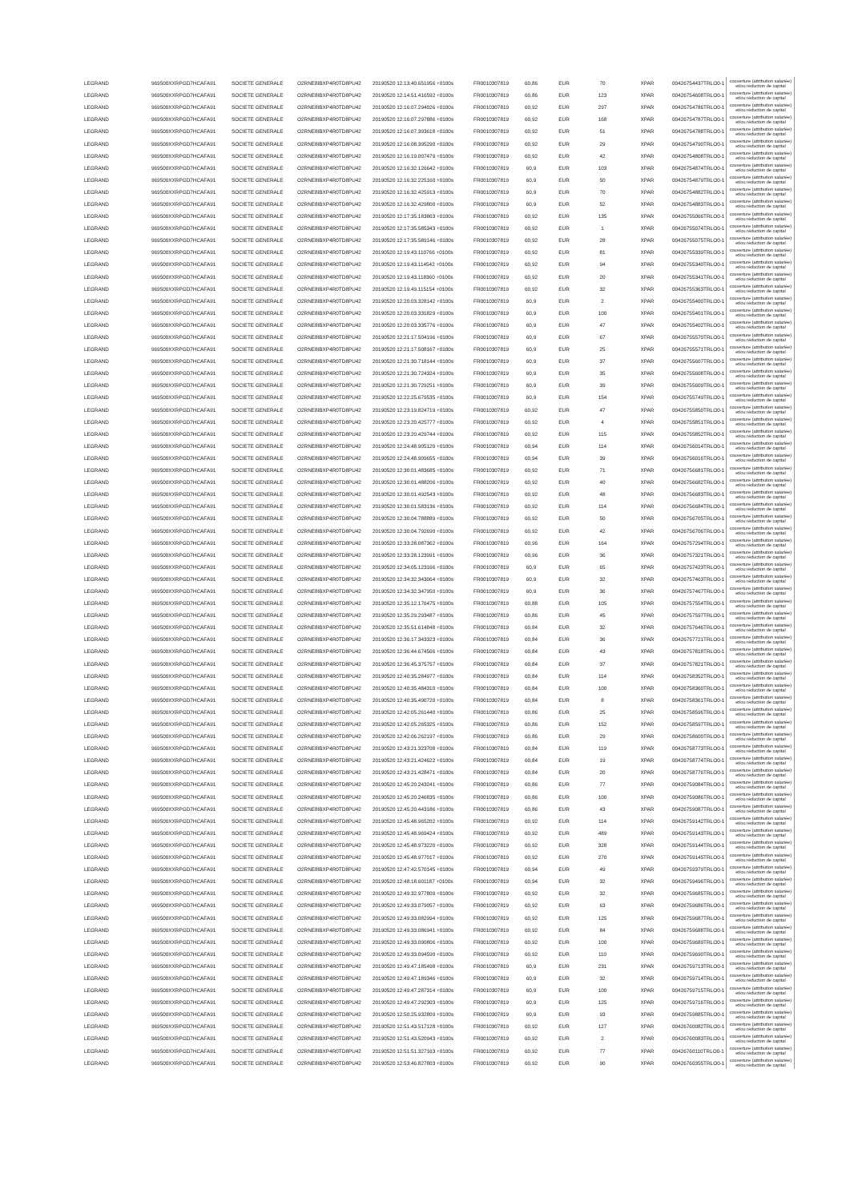| LEGRAND | 969500XXRPGD7HCAFA91 | SOCIETE GENERALE | O2RNE8IBXP4R0TD8PU42 | 20190520 12:13:40.651956 +0100s | FR0010307819 | 60,86 | EUR | 70 | XPAR | 00426754437TRLO0-1 | couverture (attribution salariée) et/ou réduction de capital |
| LEGRAND | 969500XXRPGD7HCAFA91 | SOCIETE GENERALE | O2RNE8IBXP4R0TD8PU42 | 20190520 12:14:51.416592 +0100s | FR0010307819 | 60,86 | EUR | 123 | XPAR | 00426754608TRLO0-1 | couverture (attribution salariée) et/ou réduction de capital |
| LEGRAND | 969500XXRPGD7HCAFA91 | SOCIETE GENERALE | O2RNE8IBXP4R0TD8PU42 | 20190520 12:16:07.294026 +0100s | FR0010307819 | 60,92 | EUR | 297 | XPAR | 00426754786TRLO0-1 | couverture (attribution salariée) et/ou réduction de capital |
| LEGRAND | 969500XXRPGD7HCAFA91 | SOCIETE GENERALE | O2RNE8IBXP4R0TD8PU42 | 20190520 12:16:07.297886 +0100s | FR0010307819 | 60,92 | EUR | 168 | XPAR | 00426754787TRLO0-1 | couverture (attribution salariée) et/ou réduction de capital |
| LEGRAND | 969500XXRPGD7HCAFA91 | SOCIETE GENERALE | O2RNE8IBXP4R0TD8PU42 | 20190520 12:16:07.393618 +0100s | FR0010307819 | 60,92 | EUR | 51 | XPAR | 00426754788TRLO0-1 | couverture (attribution salariée) et/ou réduction de capital |
| LEGRAND | 969500XXRPGD7HCAFA91 | SOCIETE GENERALE | O2RNE8IBXP4R0TD8PU42 | 20190520 12:16:08.395290 +0100s | FR0010307819 | 60,92 | EUR | 29 | XPAR | 00426754790TRLO0-1 | couverture (attribution salariée) et/ou réduction de capital |
| LEGRAND | 969500XXRPGD7HCAFA91 | SOCIETE GENERALE | O2RNE8IBXP4R0TD8PU42 | 20190520 12:16:19.007479 +0100s | FR0010307819 | 60,92 | EUR | 42 | XPAR | 00426754808TRLO0-1 | couverture (attribution salariée) et/ou réduction de capital |
| LEGRAND | 969500XXRPGD7HCAFA91 | SOCIETE GENERALE | O2RNE8IBXP4R0TD8PU42 | 20190520 12:16:32.126642 +0100s | FR0010307819 | 60,9 | EUR | 103 | XPAR | 00426754874TRLO0-1 | couverture (attribution salariée) et/ou réduction de capital |
| LEGRAND | 969500XXRPGD7HCAFA91 | SOCIETE GENERALE | O2RNE8IBXP4R0TD8PU42 | 20190520 12:16:32.225160 +0100s | FR0010307819 | 60,9 | EUR | 50 | XPAR | 00426754879TRLO0-1 | couverture (attribution salariée) et/ou réduction de capital |
| LEGRAND | 969500XXRPGD7HCAFA91 | SOCIETE GENERALE | O2RNE8IBXP4R0TD8PU42 | 20190520 12:16:32.425913 +0100s | FR0010307819 | 60,9 | EUR | 70 | XPAR | 00426754882TRLO0-1 | couverture (attribution salariée) et/ou réduction de capital |
| LEGRAND | 969500XXRPGD7HCAFA91 | SOCIETE GENERALE | O2RNE8IBXP4R0TD8PU42 | 20190520 12:16:32.429800 +0100s | FR0010307819 | 60,9 | EUR | 52 | XPAR | 00426754883TRLO0-1 | couverture (attribution salariée) et/ou réduction de capital |
| LEGRAND | 969500XXRPGD7HCAFA91 | SOCIETE GENERALE | O2RNE8IBXP4R0TD8PU42 | 20190520 12:17:35.183863 +0100s | FR0010307819 | 60,92 | EUR | 135 | XPAR | 00426755066TRLO0-1 | couverture (attribution salariée) et/ou réduction de capital |
| LEGRAND | 969500XXRPGD7HCAFA91 | SOCIETE GENERALE | O2RNE8IBXP4R0TD8PU42 | 20190520 12:17:35.585343 +0100s | FR0010307819 | 60,92 | EUR | 1 | XPAR | 00426755074TRLO0-1 | couverture (attribution salariée) et/ou réduction de capital |
| LEGRAND | 969500XXRPGD7HCAFA91 | SOCIETE GENERALE | O2RNE8IBXP4R0TD8PU42 | 20190520 12:17:35.589146 +0100s | FR0010307819 | 60,92 | EUR | 28 | XPAR | 00426755075TRLO0-1 | couverture (attribution salariée) et/ou réduction de capital |
| LEGRAND | 969500XXRPGD7HCAFA91 | SOCIETE GENERALE | O2RNE8IBXP4R0TD8PU42 | 20190520 12:19:43.110766 +0100s | FR0010307819 | 60,92 | EUR | 81 | XPAR | 00426755339TRLO0-1 | couverture (attribution salariée) et/ou réduction de capital |
| LEGRAND | 969500XXRPGD7HCAFA91 | SOCIETE GENERALE | O2RNE8IBXP4R0TD8PU42 | 20190520 12:19:43.114542 +0100s | FR0010307819 | 60,92 | EUR | 94 | XPAR | 00426755340TRLO0-1 | couverture (attribution salariée) et/ou réduction de capital |
| LEGRAND | 969500XXRPGD7HCAFA91 | SOCIETE GENERALE | O2RNE8IBXP4R0TD8PU42 | 20190520 12:19:43.118360 +0100s | FR0010307819 | 60,92 | EUR | 20 | XPAR | 00426755341TRLO0-1 | couverture (attribution salariée) et/ou réduction de capital |
| LEGRAND | 969500XXRPGD7HCAFA91 | SOCIETE GENERALE | O2RNE8IBXP4R0TD8PU42 | 20190520 12:19:49.115154 +0100s | FR0010307819 | 60,92 | EUR | 32 | XPAR | 00426755363TRLO0-1 | couverture (attribution salariée) et/ou réduction de capital |
| LEGRAND | 969500XXRPGD7HCAFA91 | SOCIETE GENERALE | O2RNE8IBXP4R0TD8PU42 | 20190520 12:20:03.328142 +0100s | FR0010307819 | 60,9 | EUR | 2 | XPAR | 00426755400TRLO0-1 | couverture (attribution salariée) et/ou réduction de capital |
| LEGRAND | 969500XXRPGD7HCAFA91 | SOCIETE GENERALE | O2RNE8IBXP4R0TD8PU42 | 20190520 12:20:03.331829 +0100s | FR0010307819 | 60,9 | EUR | 100 | XPAR | 00426755401TRLO0-1 | couverture (attribution salariée) et/ou réduction de capital |
| LEGRAND | 969500XXRPGD7HCAFA91 | SOCIETE GENERALE | O2RNE8IBXP4R0TD8PU42 | 20190520 12:20:03.335776 +0100s | FR0010307819 | 60,9 | EUR | 47 | XPAR | 00426755402TRLO0-1 | couverture (attribution salariée) et/ou réduction de capital |
| LEGRAND | 969500XXRPGD7HCAFA91 | SOCIETE GENERALE | O2RNE8IBXP4R0TD8PU42 | 20190520 12:21:17.504196 +0100s | FR0010307819 | 60,9 | EUR | 67 | XPAR | 00426755570TRLO0-1 | couverture (attribution salariée) et/ou réduction de capital |
| LEGRAND | 969500XXRPGD7HCAFA91 | SOCIETE GENERALE | O2RNE8IBXP4R0TD8PU42 | 20190520 12:21:17.508167 +0100s | FR0010307819 | 60,9 | EUR | 25 | XPAR | 00426755571TRLO0-1 | couverture (attribution salariée) et/ou réduction de capital |
| LEGRAND | 969500XXRPGD7HCAFA91 | SOCIETE GENERALE | O2RNE8IBXP4R0TD8PU42 | 20190520 12:21:30.718144 +0100s | FR0010307819 | 60,9 | EUR | 37 | XPAR | 00426755607TRLO0-1 | couverture (attribution salariée) et/ou réduction de capital |
| LEGRAND | 969500XXRPGD7HCAFA91 | SOCIETE GENERALE | O2RNE8IBXP4R0TD8PU42 | 20190520 12:21:30.724324 +0100s | FR0010307819 | 60,9 | EUR | 35 | XPAR | 00426755608TRLO0-1 | couverture (attribution salariée) et/ou réduction de capital |
| LEGRAND | 969500XXRPGD7HCAFA91 | SOCIETE GENERALE | O2RNE8IBXP4R0TD8PU42 | 20190520 12:21:30.729251 +0100s | FR0010307819 | 60,9 | EUR | 39 | XPAR | 00426755609TRLO0-1 | couverture (attribution salariée) et/ou réduction de capital |
| LEGRAND | 969500XXRPGD7HCAFA91 | SOCIETE GENERALE | O2RNE8IBXP4R0TD8PU42 | 20190520 12:22:25.679535 +0100s | FR0010307819 | 60,9 | EUR | 154 | XPAR | 00426755749TRLO0-1 | couverture (attribution salariée) et/ou réduction de capital |
| LEGRAND | 969500XXRPGD7HCAFA91 | SOCIETE GENERALE | O2RNE8IBXP4R0TD8PU42 | 20190520 12:23:19.824719 +0100s | FR0010307819 | 60,92 | EUR | 47 | XPAR | 00426755850TRLO0-1 | couverture (attribution salariée) et/ou réduction de capital |
| LEGRAND | 969500XXRPGD7HCAFA91 | SOCIETE GENERALE | O2RNE8IBXP4R0TD8PU42 | 20190520 12:23:20.425777 +0100s | FR0010307819 | 60,92 | EUR | 4 | XPAR | 00426755851TRLO0-1 | couverture (attribution salariée) et/ou réduction de capital |
| LEGRAND | 969500XXRPGD7HCAFA91 | SOCIETE GENERALE | O2RNE8IBXP4R0TD8PU42 | 20190520 12:23:20.429744 +0100s | FR0010307819 | 60,92 | EUR | 115 | XPAR | 00426755852TRLO0-1 | couverture (attribution salariée) et/ou réduction de capital |
| LEGRAND | 969500XXRPGD7HCAFA91 | SOCIETE GENERALE | O2RNE8IBXP4R0TD8PU42 | 20190520 12:24:48.905120 +0100s | FR0010307819 | 60,94 | EUR | 114 | XPAR | 00426756014TRLO0-1 | couverture (attribution salariée) et/ou réduction de capital |
| LEGRAND | 969500XXRPGD7HCAFA91 | SOCIETE GENERALE | O2RNE8IBXP4R0TD8PU42 | 20190520 12:24:48.909655 +0100s | FR0010307819 | 60,94 | EUR | 39 | XPAR | 00426756016TRLO0-1 | couverture (attribution salariée) et/ou réduction de capital |
| LEGRAND | 969500XXRPGD7HCAFA91 | SOCIETE GENERALE | O2RNE8IBXP4R0TD8PU42 | 20190520 12:30:01.483685 +0100s | FR0010307819 | 60,92 | EUR | 71 | XPAR | 00426756681TRLO0-1 | couverture (attribution salariée) et/ou réduction de capital |
| LEGRAND | 969500XXRPGD7HCAFA91 | SOCIETE GENERALE | O2RNE8IBXP4R0TD8PU42 | 20190520 12:30:01.488206 +0100s | FR0010307819 | 60,92 | EUR | 40 | XPAR | 00426756682TRLO0-1 | couverture (attribution salariée) et/ou réduction de capital |
| LEGRAND | 969500XXRPGD7HCAFA91 | SOCIETE GENERALE | O2RNE8IBXP4R0TD8PU42 | 20190520 12:30:01.492543 +0100s | FR0010307819 | 60,92 | EUR | 48 | XPAR | 00426756683TRLO0-1 | couverture (attribution salariée) et/ou réduction de capital |
| LEGRAND | 969500XXRPGD7HCAFA91 | SOCIETE GENERALE | O2RNE8IBXP4R0TD8PU42 | 20190520 12:30:01.583136 +0100s | FR0010307819 | 60,92 | EUR | 114 | XPAR | 00426756684TRLO0-1 | couverture (attribution salariée) et/ou réduction de capital |
| LEGRAND | 969500XXRPGD7HCAFA91 | SOCIETE GENERALE | O2RNE8IBXP4R0TD8PU42 | 20190520 12:30:04.788889 +0100s | FR0010307819 | 60,92 | EUR | 50 | XPAR | 00426756705TRLO0-1 | couverture (attribution salariée) et/ou réduction de capital |
| LEGRAND | 969500XXRPGD7HCAFA91 | SOCIETE GENERALE | O2RNE8IBXP4R0TD8PU42 | 20190520 12:30:04.792690 +0100s | FR0010307819 | 60,92 | EUR | 42 | XPAR | 00426756706TRLO0-1 | couverture (attribution salariée) et/ou réduction de capital |
| LEGRAND | 969500XXRPGD7HCAFA91 | SOCIETE GENERALE | O2RNE8IBXP4R0TD8PU42 | 20190520 12:33:28.087362 +0100s | FR0010307819 | 60,96 | EUR | 164 | XPAR | 00426757294TRLO0-1 | couverture (attribution salariée) et/ou réduction de capital |
| LEGRAND | 969500XXRPGD7HCAFA91 | SOCIETE GENERALE | O2RNE8IBXP4R0TD8PU42 | 20190520 12:33:28.123991 +0100s | FR0010307819 | 60,96 | EUR | 36 | XPAR | 00426757321TRLO0-1 | couverture (attribution salariée) et/ou réduction de capital |
| LEGRAND | 969500XXRPGD7HCAFA91 | SOCIETE GENERALE | O2RNE8IBXP4R0TD8PU42 | 20190520 12:34:05.123166 +0100s | FR0010307819 | 60,9 | EUR | 65 | XPAR | 00426757423TRLO0-1 | couverture (attribution salariée) et/ou réduction de capital |
| LEGRAND | 969500XXRPGD7HCAFA91 | SOCIETE GENERALE | O2RNE8IBXP4R0TD8PU42 | 20190520 12:34:32.343064 +0100s | FR0010307819 | 60,9 | EUR | 32 | XPAR | 00426757463TRLO0-1 | couverture (attribution salariée) et/ou réduction de capital |
| LEGRAND | 969500XXRPGD7HCAFA91 | SOCIETE GENERALE | O2RNE8IBXP4R0TD8PU42 | 20190520 12:34:32.347950 +0100s | FR0010307819 | 60,9 | EUR | 36 | XPAR | 00426757467TRLO0-1 | couverture (attribution salariée) et/ou réduction de capital |
| LEGRAND | 969500XXRPGD7HCAFA91 | SOCIETE GENERALE | O2RNE8IBXP4R0TD8PU42 | 20190520 12:35:12.176475 +0100s | FR0010307819 | 60,88 | EUR | 105 | XPAR | 00426757554TRLO0-1 | couverture (attribution salariée) et/ou réduction de capital |
| LEGRAND | 969500XXRPGD7HCAFA91 | SOCIETE GENERALE | O2RNE8IBXP4R0TD8PU42 | 20190520 12:35:29.293487 +0100s | FR0010307819 | 60,86 | EUR | 45 | XPAR | 00426757597TRLO0-1 | couverture (attribution salariée) et/ou réduction de capital |
| LEGRAND | 969500XXRPGD7HCAFA91 | SOCIETE GENERALE | O2RNE8IBXP4R0TD8PU42 | 20190520 12:35:51.614848 +0100s | FR0010307819 | 60,84 | EUR | 32 | XPAR | 00426757646TRLO0-1 | couverture (attribution salariée) et/ou réduction de capital |
| LEGRAND | 969500XXRPGD7HCAFA91 | SOCIETE GENERALE | O2RNE8IBXP4R0TD8PU42 | 20190520 12:36:17.343323 +0100s | FR0010307819 | 60,84 | EUR | 36 | XPAR | 00426757721TRLO0-1 | couverture (attribution salariée) et/ou réduction de capital |
| LEGRAND | 969500XXRPGD7HCAFA91 | SOCIETE GENERALE | O2RNE8IBXP4R0TD8PU42 | 20190520 12:36:44.674566 +0100s | FR0010307819 | 60,84 | EUR | 43 | XPAR | 00426757818TRLO0-1 | couverture (attribution salariée) et/ou réduction de capital |
| LEGRAND | 969500XXRPGD7HCAFA91 | SOCIETE GENERALE | O2RNE8IBXP4R0TD8PU42 | 20190520 12:36:45.375757 +0100s | FR0010307819 | 60,84 | EUR | 37 | XPAR | 00426757821TRLO0-1 | couverture (attribution salariée) et/ou réduction de capital |
| LEGRAND | 969500XXRPGD7HCAFA91 | SOCIETE GENERALE | O2RNE8IBXP4R0TD8PU42 | 20190520 12:40:35.284977 +0100s | FR0010307819 | 60,84 | EUR | 114 | XPAR | 00426758352TRLO0-1 | couverture (attribution salariée) et/ou réduction de capital |
| LEGRAND | 969500XXRPGD7HCAFA91 | SOCIETE GENERALE | O2RNE8IBXP4R0TD8PU42 | 20190520 12:40:35.484310 +0100s | FR0010307819 | 60,84 | EUR | 100 | XPAR | 00426758360TRLO0-1 | couverture (attribution salariée) et/ou réduction de capital |
| LEGRAND | 969500XXRPGD7HCAFA91 | SOCIETE GENERALE | O2RNE8IBXP4R0TD8PU42 | 20190520 12:40:35.490720 +0100s | FR0010307819 | 60,84 | EUR | 8 | XPAR | 00426758361TRLO0-1 | couverture (attribution salariée) et/ou réduction de capital |
| LEGRAND | 969500XXRPGD7HCAFA91 | SOCIETE GENERALE | O2RNE8IBXP4R0TD8PU42 | 20190520 12:42:05.261440 +0100s | FR0010307819 | 60,86 | EUR | 25 | XPAR | 00426758596TRLO0-1 | couverture (attribution salariée) et/ou réduction de capital |
| LEGRAND | 969500XXRPGD7HCAFA91 | SOCIETE GENERALE | O2RNE8IBXP4R0TD8PU42 | 20190520 12:42:05.265325 +0100s | FR0010307819 | 60,86 | EUR | 152 | XPAR | 00426758597TRLO0-1 | couverture (attribution salariée) et/ou réduction de capital |
| LEGRAND | 969500XXRPGD7HCAFA91 | SOCIETE GENERALE | O2RNE8IBXP4R0TD8PU42 | 20190520 12:42:06.262197 +0100s | FR0010307819 | 60,86 | EUR | 29 | XPAR | 00426758600TRLO0-1 | couverture (attribution salariée) et/ou réduction de capital |
| LEGRAND | 969500XXRPGD7HCAFA91 | SOCIETE GENERALE | O2RNE8IBXP4R0TD8PU42 | 20190520 12:43:21.323708 +0100s | FR0010307819 | 60,84 | EUR | 119 | XPAR | 00426758773TRLO0-1 | couverture (attribution salariée) et/ou réduction de capital |
| LEGRAND | 969500XXRPGD7HCAFA91 | SOCIETE GENERALE | O2RNE8IBXP4R0TD8PU42 | 20190520 12:43:21.424622 +0100s | FR0010307819 | 60,84 | EUR | 19 | XPAR | 00426758774TRLO0-1 | couverture (attribution salariée) et/ou réduction de capital |
| LEGRAND | 969500XXRPGD7HCAFA91 | SOCIETE GENERALE | O2RNE8IBXP4R0TD8PU42 | 20190520 12:43:21.428471 +0100s | FR0010307819 | 60,84 | EUR | 20 | XPAR | 00426758776TRLO0-1 | couverture (attribution salariée) et/ou réduction de capital |
| LEGRAND | 969500XXRPGD7HCAFA91 | SOCIETE GENERALE | O2RNE8IBXP4R0TD8PU42 | 20190520 12:45:20.243241 +0100s | FR0010307819 | 60,86 | EUR | 77 | XPAR | 00426759084TRLO0-1 | couverture (attribution salariée) et/ou réduction de capital |
| LEGRAND | 969500XXRPGD7HCAFA91 | SOCIETE GENERALE | O2RNE8IBXP4R0TD8PU42 | 20190520 12:45:20.246835 +0100s | FR0010307819 | 60,86 | EUR | 100 | XPAR | 00426759086TRLO0-1 | couverture (attribution salariée) et/ou réduction de capital |
| LEGRAND | 969500XXRPGD7HCAFA91 | SOCIETE GENERALE | O2RNE8IBXP4R0TD8PU42 | 20190520 12:45:20.443186 +0100s | FR0010307819 | 60,86 | EUR | 43 | XPAR | 00426759087TRLO0-1 | couverture (attribution salariée) et/ou réduction de capital |
| LEGRAND | 969500XXRPGD7HCAFA91 | SOCIETE GENERALE | O2RNE8IBXP4R0TD8PU42 | 20190520 12:45:48.965202 +0100s | FR0010307819 | 60,92 | EUR | 114 | XPAR | 00426759142TRLO0-1 | couverture (attribution salariée) et/ou réduction de capital |
| LEGRAND | 969500XXRPGD7HCAFA91 | SOCIETE GENERALE | O2RNE8IBXP4R0TD8PU42 | 20190520 12:45:48.969424 +0100s | FR0010307819 | 60,92 | EUR | 489 | XPAR | 00426759143TRLO0-1 | couverture (attribution salariée) et/ou réduction de capital |
| LEGRAND | 969500XXRPGD7HCAFA91 | SOCIETE GENERALE | O2RNE8IBXP4R0TD8PU42 | 20190520 12:45:48.973220 +0100s | FR0010307819 | 60,92 | EUR | 328 | XPAR | 00426759144TRLO0-1 | couverture (attribution salariée) et/ou réduction de capital |
| LEGRAND | 969500XXRPGD7HCAFA91 | SOCIETE GENERALE | O2RNE8IBXP4R0TD8PU42 | 20190520 12:45:48.977017 +0100s | FR0010307819 | 60,92 | EUR | 270 | XPAR | 00426759145TRLO0-1 | couverture (attribution salariée) et/ou réduction de capital |
| LEGRAND | 969500XXRPGD7HCAFA91 | SOCIETE GENERALE | O2RNE8IBXP4R0TD8PU42 | 20190520 12:47:42.570145 +0100s | FR0010307819 | 60,94 | EUR | 49 | XPAR | 00426759379TRLO0-1 | couverture (attribution salariée) et/ou réduction de capital |
| LEGRAND | 969500XXRPGD7HCAFA91 | SOCIETE GENERALE | O2RNE8IBXP4R0TD8PU42 | 20190520 12:48:18.601187 +0100s | FR0010307819 | 60,94 | EUR | 32 | XPAR | 00426759496TRLO0-1 | couverture (attribution salariée) et/ou réduction de capital |
| LEGRAND | 969500XXRPGD7HCAFA91 | SOCIETE GENERALE | O2RNE8IBXP4R0TD8PU42 | 20190520 12:49:32.977809 +0100s | FR0010307819 | 60,92 | EUR | 32 | XPAR | 00426759685TRLO0-1 | couverture (attribution salariée) et/ou réduction de capital |
| LEGRAND | 969500XXRPGD7HCAFA91 | SOCIETE GENERALE | O2RNE8IBXP4R0TD8PU42 | 20190520 12:49:33.079057 +0100s | FR0010307819 | 60,92 | EUR | 63 | XPAR | 00426759686TRLO0-1 | couverture (attribution salariée) et/ou réduction de capital |
| LEGRAND | 969500XXRPGD7HCAFA91 | SOCIETE GENERALE | O2RNE8IBXP4R0TD8PU42 | 20190520 12:49:33.082994 +0100s | FR0010307819 | 60,92 | EUR | 125 | XPAR | 00426759687TRLO0-1 | couverture (attribution salariée) et/ou réduction de capital |
| LEGRAND | 969500XXRPGD7HCAFA91 | SOCIETE GENERALE | O2RNE8IBXP4R0TD8PU42 | 20190520 12:49:33.086941 +0100s | FR0010307819 | 60,92 | EUR | 84 | XPAR | 00426759688TRLO0-1 | couverture (attribution salariée) et/ou réduction de capital |
| LEGRAND | 969500XXRPGD7HCAFA91 | SOCIETE GENERALE | O2RNE8IBXP4R0TD8PU42 | 20190520 12:49:33.090806 +0100s | FR0010307819 | 60,92 | EUR | 100 | XPAR | 00426759689TRLO0-1 | couverture (attribution salariée) et/ou réduction de capital |
| LEGRAND | 969500XXRPGD7HCAFA91 | SOCIETE GENERALE | O2RNE8IBXP4R0TD8PU42 | 20190520 12:49:33.094590 +0100s | FR0010307819 | 60,92 | EUR | 110 | XPAR | 00426759690TRLO0-1 | couverture (attribution salariée) et/ou réduction de capital |
| LEGRAND | 969500XXRPGD7HCAFA91 | SOCIETE GENERALE | O2RNE8IBXP4R0TD8PU42 | 20190520 12:49:47.185498 +0100s | FR0010307819 | 60,9 | EUR | 231 | XPAR | 00426759713TRLO0-1 | couverture (attribution salariée) et/ou réduction de capital |
| LEGRAND | 969500XXRPGD7HCAFA91 | SOCIETE GENERALE | O2RNE8IBXP4R0TD8PU42 | 20190520 12:49:47.189346 +0100s | FR0010307819 | 60,9 | EUR | 32 | XPAR | 00426759714TRLO0-1 | couverture (attribution salariée) et/ou réduction de capital |
| LEGRAND | 969500XXRPGD7HCAFA91 | SOCIETE GENERALE | O2RNE8IBXP4R0TD8PU42 | 20190520 12:49:47.287314 +0100s | FR0010307819 | 60,9 | EUR | 100 | XPAR | 00426759715TRLO0-1 | couverture (attribution salariée) et/ou réduction de capital |
| LEGRAND | 969500XXRPGD7HCAFA91 | SOCIETE GENERALE | O2RNE8IBXP4R0TD8PU42 | 20190520 12:49:47.292303 +0100s | FR0010307819 | 60,9 | EUR | 125 | XPAR | 00426759716TRLO0-1 | couverture (attribution salariée) et/ou réduction de capital |
| LEGRAND | 969500XXRPGD7HCAFA91 | SOCIETE GENERALE | O2RNE8IBXP4R0TD8PU42 | 20190520 12:50:25.932809 +0100s | FR0010307819 | 60,9 | EUR | 93 | XPAR | 00426759885TRLO0-1 | couverture (attribution salariée) et/ou réduction de capital |
| LEGRAND | 969500XXRPGD7HCAFA91 | SOCIETE GENERALE | O2RNE8IBXP4R0TD8PU42 | 20190520 12:51:43.517128 +0100s | FR0010307819 | 60,92 | EUR | 127 | XPAR | 00426760082TRLO0-1 | couverture (attribution salariée) et/ou réduction de capital |
| LEGRAND | 969500XXRPGD7HCAFA91 | SOCIETE GENERALE | O2RNE8IBXP4R0TD8PU42 | 20190520 12:51:43.520943 +0100s | FR0010307819 | 60,92 | EUR | 2 | XPAR | 00426760083TRLO0-1 | couverture (attribution salariée) et/ou réduction de capital |
| LEGRAND | 969500XXRPGD7HCAFA91 | SOCIETE GENERALE | O2RNE8IBXP4R0TD8PU42 | 20190520 12:51:51.327163 +0100s | FR0010307819 | 60,92 | EUR | 77 | XPAR | 00426760110TRLO0-1 | couverture (attribution salariée) et/ou réduction de capital |
| LEGRAND | 969500XXRPGD7HCAFA91 | SOCIETE GENERALE | O2RNE8IBXP4R0TD8PU42 | 20190520 12:53:46.827803 +0100s | FR0010307819 | 60,92 | EUR | 90 | XPAR | 00426760355TRLO0-1 | couverture (attribution salariée) et/ou réduction de capital |